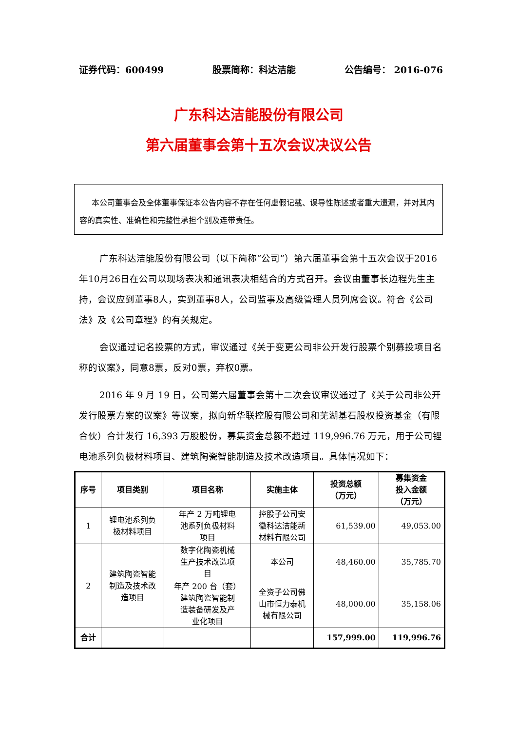证券代码：600499 股票简称：科达洁能 公告编号： 2016-076
广东科达洁能股份有限公司
第六届董事会第十五次会议决议公告
本公司董事会及全体董事保证本公告内容不存在任何虚假记载、误导性陈述或者重大遗漏，并对其内容的真实性、准确性和完整性承担个别及连带责任。
广东科达洁能股份有限公司（以下简称“公司”）第六届董事会第十五次会议于2016年10月26日在公司以现场表决和通讯表决相结合的方式召开。会议由董事长边程先生主持，会议应到董事8人，实到董事8人，公司监事及高级管理人员列席会议。符合《公司法》及《公司章程》的有关规定。
会议通过记名投票的方式，审议通过《关于变更公司非公开发行股票个别募投项目名称的议案》，同意8票，反对0票，弃权0票。
2016 年 9 月 19 日，公司第六届董事会第十二次会议审议通过了《关于公司非公开发行股票方案的议案》等议案，拟向新华联控股有限公司和芜湖基石股权投资基金（有限合伙）合计发行 16,393 万股股份，募集资金总额不超过 119,996.76 万元，用于公司锂电池系列负极材料项目、建筑陶瓷智能制造及技术改造项目。具体情况如下：
| 序号 | 项目类别 | 项目名称 | 实施主体 | 投资总额 （万元） | 募集资金 投入金额 （万元） |
| --- | --- | --- | --- | --- | --- |
| 1 | 锂电池系列负 极材料项目 | 年产 2 万吨锂电 池系列负极材料 项目 | 控股子公司安 徽科达洁能新 材料有限公司 | 61,539.00 | 49,053.00 |
| 2 | 建筑陶瓷智能 制造及技术改 造项目 | 数字化陶瓷机械 生产技术改造项 目 | 本公司 | 48,460.00 | 35,785.70 |
| | | 年产 200 台（套） 建筑陶瓷智能制 造装备研发及产 业化项目 | 全资子公司佛 山市恒力泰机 械有限公司 | 48,000.00 | 35,158.06 |
| 合计 | | | | 157,999.00 | 119,996.76 |